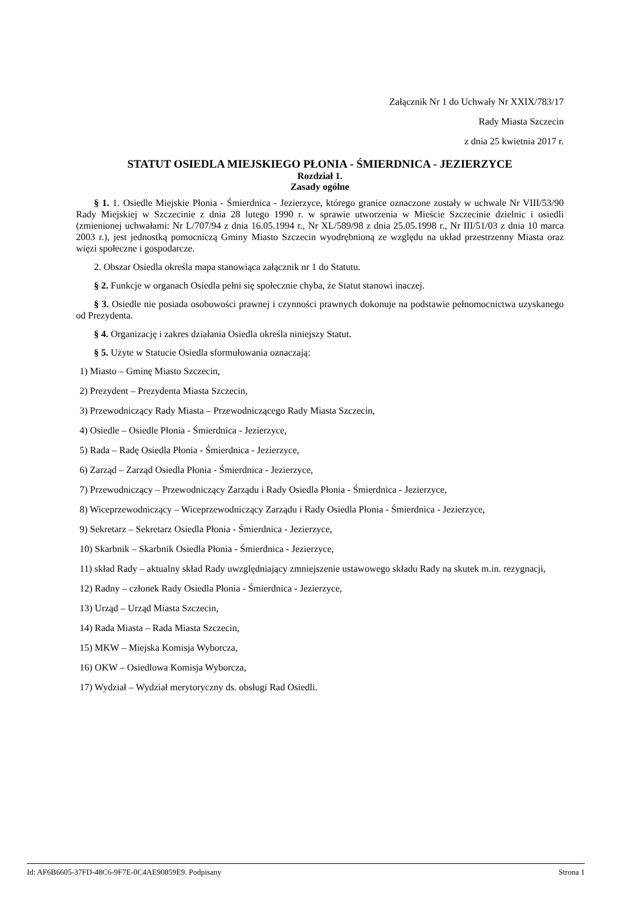Załącznik Nr 1 do Uchwały Nr XXIX/783/17
Rady Miasta Szczecin
z dnia 25 kwietnia 2017 r.
STATUT OSIEDLA MIEJSKIEGO PŁONIA - ŚMIERDNICA - JEZIERZYCE
Rozdział 1.
Zasady ogólne
§ 1. 1. Osiedle Miejskie Płonia - Śmierdnica - Jezierzyce, którego granice oznaczone zostały w uchwale Nr VIII/53/90 Rady Miejskiej w Szczecinie z dnia 28 lutego 1990 r. w sprawie utworzenia w Mieście Szczecinie dzielnic i osiedli (zmienionej uchwałami: Nr L/707/94 z dnia 16.05.1994 r., Nr XL/589/98 z dnia 25.05.1998 r., Nr III/51/03 z dnia 10 marca 2003 r.), jest jednostką pomocniczą Gminy Miasto Szczecin wyodrębnioną ze względu na układ przestrzenny Miasta oraz więzi społeczne i gospodarcze.
2. Obszar Osiedla określa mapa stanowiąca załącznik nr 1 do Statutu.
§ 2. Funkcje w organach Osiedla pełni się społecznie chyba, że Statut stanowi inaczej.
§ 3. Osiedle nie posiada osobowości prawnej i czynności prawnych dokonuje na podstawie pełnomocnictwa uzyskanego od Prezydenta.
§ 4. Organizację i zakres działania Osiedla określa niniejszy Statut.
§ 5. Użyte w Statucie Osiedla sformułowania oznaczają:
1) Miasto – Gminę Miasto Szczecin,
2) Prezydent – Prezydenta Miasta Szczecin,
3) Przewodniczący Rady Miasta – Przewodniczącego Rady Miasta Szczecin,
4) Osiedle – Osiedle Płonia - Śmierdnica - Jezierzyce,
5) Rada – Radę Osiedla Płonia - Śmierdnica - Jezierzyce,
6) Zarząd – Zarząd Osiedla Płonia - Śmierdnica - Jezierzyce,
7) Przewodniczący – Przewodniczący Zarządu i Rady Osiedla Płonia - Śmierdnica - Jezierzyce,
8) Wiceprzewodniczący – Wiceprzewodniczący Zarządu i Rady Osiedla Płonia - Śmierdnica - Jezierzyce,
9) Sekretarz – Sekretarz Osiedla Płonia - Śmierdnica - Jezierzyce,
10) Skarbnik – Skarbnik Osiedla Płonia - Śmierdnica - Jezierzyce,
11) skład Rady – aktualny skład Rady uwzględniający zmniejszenie ustawowego składu Rady na skutek m.in. rezygnacji,
12) Radny – członek Rady Osiedla Płonia - Śmierdnica - Jezierzyce,
13) Urząd – Urząd Miasta Szczecin,
14) Rada Miasta – Rada Miasta Szczecin,
15) MKW – Miejska Komisja Wyborcza,
16) OKW – Osiedlowa Komisja Wyborcza,
17) Wydział – Wydział merytoryczny ds. obsługi Rad Osiedli.
Id: AF6B6605-37FD-48C6-9F7E-0C4AE90859E9. Podpisany Strona 1